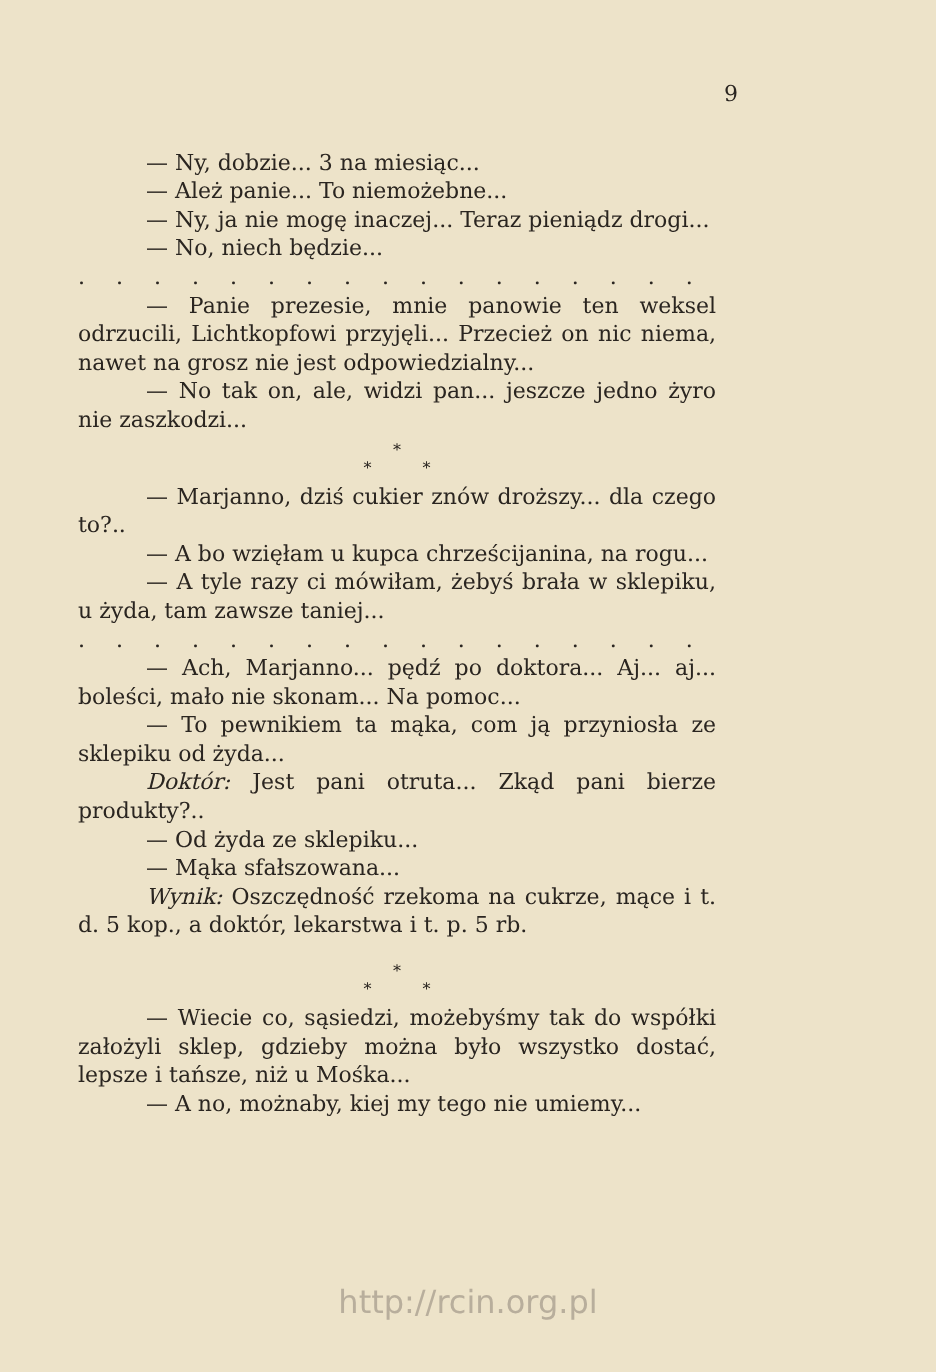9
— Ny, dobzie... 3 na miesiąc...
— Ależ panie... To niemożebne...
— Ny, ja nie mogę inaczej... Teraz pieniądz drogi...
— No, niech będzie...
. . . . . . . . . . . . . . . . . . . . . . . . . . .
— Panie prezesie, mnie panowie ten weksel odrzucili, Lichtkopfowi przyjęli... Przecież on nic niema, nawet na grosz nie jest odpowiedzialny...
— No tak on, ale, widzi pan... jeszcze jedno żyro nie zaszkodzi...
*
* *
— Marjanno, dziś cukier znów droższy... dla czego to?..
— A bo wzięłam u kupca chrześcijanina, na rogu...
— A tyle razy ci mówiłam, żebyś brała w sklepiku, u żyda, tam zawsze taniej...
. . . . . . . . . . . . . . . . . . . . . . . . . . .
— Ach, Marjanno... pędź po doktora... Aj... aj... boleści, mało nie skonam... Na pomoc...
— To pewnikiem ta mąka, com ją przyniosła ze sklepiku od żyda...
Doktór: Jest pani otruta... Zkąd pani bierze produkty?..
— Od żyda ze sklepiku...
— Mąka sfałszowana...
Wynik: Oszczędność rzekoma na cukrze, mące i t. d. 5 kop., a doktór, lekarstwa i t. p. 5 rb.
*
* *
— Wiecie co, sąsiedzi, możebyśmy tak do współki założyli sklep, gdzieby można było wszystko dostać, lepsze i tańsze, niż u Mośka...
— A no, możnaby, kiej my tego nie umiemy...
http://rcin.org.pl